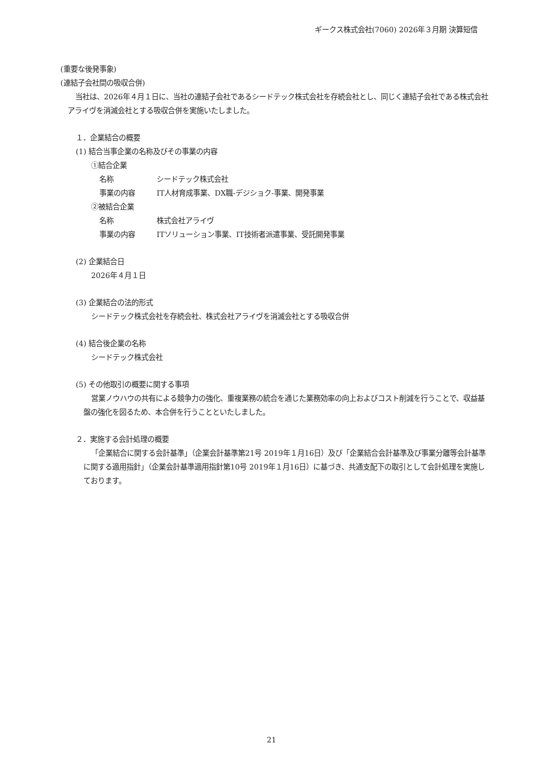ギークス株式会社(7060) 2026年３月期 決算短信
(重要な後発事象)
(連結子会社間の吸収合併)
当社は、2026年４月１日に、当社の連結子会社であるシードテック株式会社を存続会社とし、同じく連結子会社である株式会社アライヴを消滅会社とする吸収合併を実施いたしました。
１．企業結合の概要
(1) 結合当事企業の名称及びその事業の内容
①結合企業
名称 シードテック株式会社
事業の内容 IT人材育成事業、DX職-デジショク-事業、開発事業
②被結合企業
名称 株式会社アライヴ
事業の内容 ITソリューション事業、IT技術者派遣事業、受託開発事業
(2) 企業結合日
2026年４月１日
(3) 企業結合の法的形式
シードテック株式会社を存続会社、株式会社アライヴを消滅会社とする吸収合併
(4) 結合後企業の名称
シードテック株式会社
(5) その他取引の概要に関する事項
営業ノウハウの共有による競争力の強化、重複業務の統合を通じた業務効率の向上およびコスト削減を行うことで、収益基盤の強化を図るため、本合併を行うことといたしました。
２．実施する会計処理の概要
「企業結合に関する会計基準」（企業会計基準第21号 2019年１月16日）及び「企業結合会計基準及び事業分離等会計基準に関する適用指針」（企業会計基準適用指針第10号 2019年１月16日）に基づき、共通支配下の取引として会計処理を実施しております。
21